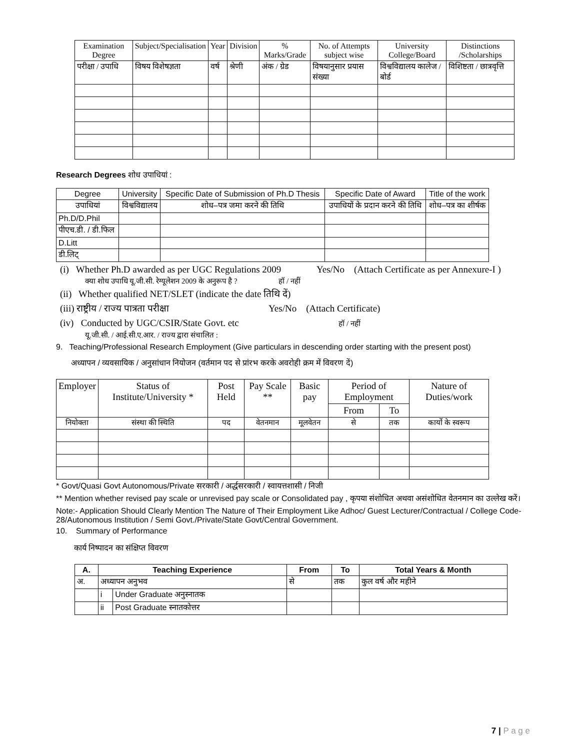| Examination Degree | Subject/Specialisation | Year | Division | % Marks/Grade | No. of Attempts subject wise | University College/Board | Distinctions /Scholarships |
| --- | --- | --- | --- | --- | --- | --- | --- |
| परीक्षा / उपाधि | विषय विशेषज्ञता | वर्ष | श्रेणी | अंक / ग्रेड | विषयानुसार प्रयास संख्या | विश्वविद्यालय कालेज / बोर्ड | विशिष्टता / छात्रवृत्ति |
Research Degrees शोध उपाधियां :
| Degree | University | Specific Date of Submission of Ph.D Thesis | Specific Date of Award | Title of the work |
| --- | --- | --- | --- | --- |
| उपाधियां | विश्वविद्यालय | शोध–पत्र जमा करने की तिथि | उपाधियों के प्रदान करने की तिथि | शोध–पत्र का शीर्षक |
| Ph.D/D.Phil | | | | |
| पीएच.डी. / डी.फिल | | | | |
| D.Litt | | | | |
| डी.लिट् | | | | |
(i) Whether Ph.D awarded as per UGC Regulations 2009 Yes/No (Attach Certificate as per Annexure-I )
क्या शोध उपाधि यू.जी.सी. रेग्यूलेशन 2009 के अनुरूप है ? हॉ / नहीं
(ii) Whether qualified NET/SLET (indicate the date तिथि दें)
(iii) राष्ट्रीय / राज्य पात्रता परीक्षा Yes/No (Attach Certificate)
(iv) Conducted by UGC/CSIR/State Govt. etc हॉ / नहीं
यू.जी.सी. / आई.सी.ए.आर. / राज्य द्वारा संचालित :
9. Teaching/Professional Research Employment (Give particulars in descending order starting with the present post)
अध्यापन / व्यवसायिक / अनुसांधान नियोजन (वर्तमान पद से प्रांरभ करके अवरोही क्रम में विवरण दें)
| Employer | Status of Institute/University * | Post Held | Pay Scale ** | Basic pay | Period of Employment | | Nature of Duties/work |
| --- | --- | --- | --- | --- | --- | --- | --- |
| | | | | | From | To | |
| नियोक्ता | संस्था की स्थिति | पद | वेतनमान | मूलवेतन | से | तक | कार्यो के स्वरूप |
* Govt/Quasi Govt Autonomous/Private सरकारी / अर्द्धसरकारी / स्वायत्तशासी / निजी
** Mention whether revised pay scale or unrevised pay scale or Consolidated pay , कृपया संशोधित अथवा असंशोधित वेतनमान का उल्लेख करें।
Note:- Application Should Clearly Mention The Nature of Their Employment Like Adhoc/ Guest Lecturer/Contractual / College Code-28/Autonomous Institution / Semi Govt./Private/State Govt/Central Government.
10. Summary of Performance
कार्य निष्पादन का संक्षिप्त विवरण
| A. | Teaching Experience | | From | To | Total Years & Month |
| --- | --- | --- | --- | --- | --- |
| अ. | अध्यापन अनुभव | | से | तक | कुल वर्ष और महीने |
| | i | Under Graduate अनुस्नातक | | | |
| | ii | Post Graduate स्नातकोत्तर | | | |
7 | P a g e